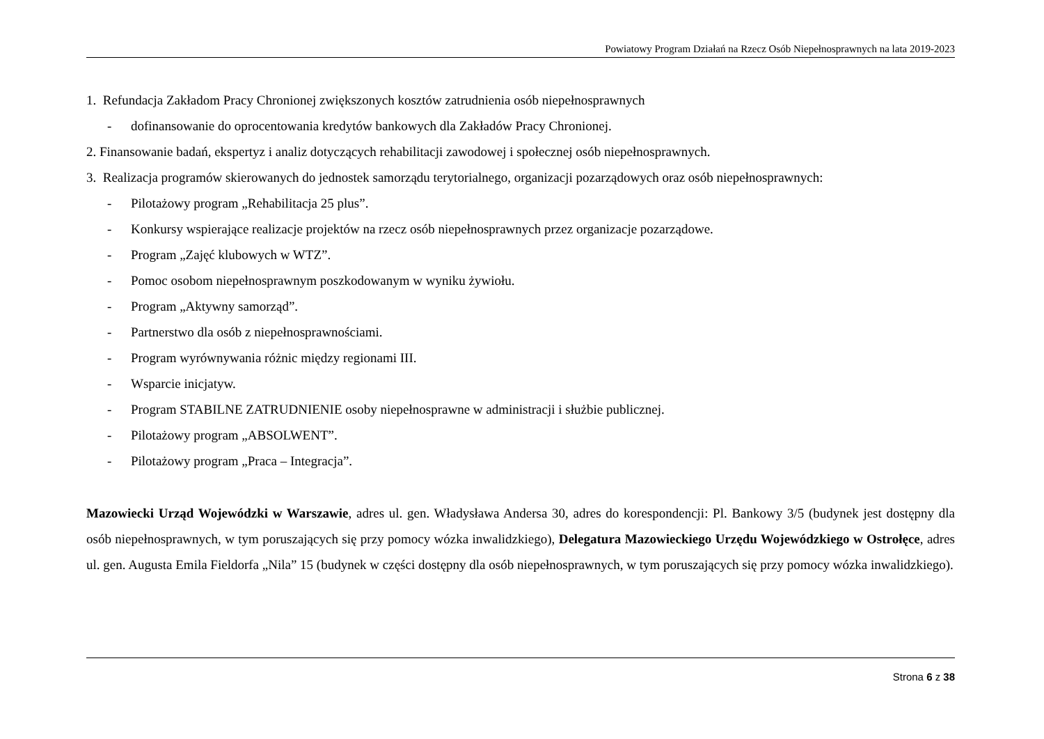Powiatowy Program Działań na Rzecz Osób Niepełnosprawnych na lata 2019-2023
1. Refundacja Zakładom Pracy Chronionej zwiększonych kosztów zatrudnienia osób niepełnosprawnych
- dofinansowanie do oprocentowania kredytów bankowych dla Zakładów Pracy Chronionej.
2. Finansowanie badań, ekspertyz i analiz dotyczących rehabilitacji zawodowej i społecznej osób niepełnosprawnych.
3. Realizacja programów skierowanych do jednostek samorządu terytorialnego, organizacji pozarządowych oraz osób niepełnosprawnych:
- Pilotażowy program „Rehabilitacja 25 plus”.
- Konkursy wspierające realizacje projektów na rzecz osób niepełnosprawnych przez organizacje pozarządowe.
- Program „Zajęć klubowych w WTZ”.
- Pomoc osobom niepełnosprawnym poszkodowanym w wyniku żywiołu.
- Program „Aktywny samorząd”.
- Partnerstwo dla osób z niepełnosprawnościami.
- Program wyrównywania różnic między regionami III.
- Wsparcie inicjatyw.
- Program STABILNE ZATRUDNIENIE osoby niepełnosprawne w administracji i służbie publicznej.
- Pilotażowy program „ABSOLWENT”.
- Pilotażowy program „Praca – Integracja”.
Mazowiecki Urząd Wojewódzki w Warszawie, adres ul. gen. Władysława Andersa 30, adres do korespondencji: Pl. Bankowy 3/5 (budynek jest dostępny dla osób niepełnosprawnych, w tym poruszających się przy pomocy wózka inwalidzkiego), Delegatura Mazowieckiego Urzędu Wojewódzkiego w Ostrołęce, adres ul. gen. Augusta Emila Fieldorfa „Nila” 15 (budynek w części dostępny dla osób niepełnosprawnych, w tym poruszających się przy pomocy wózka inwalidzkiego).
Strona 6 z 38